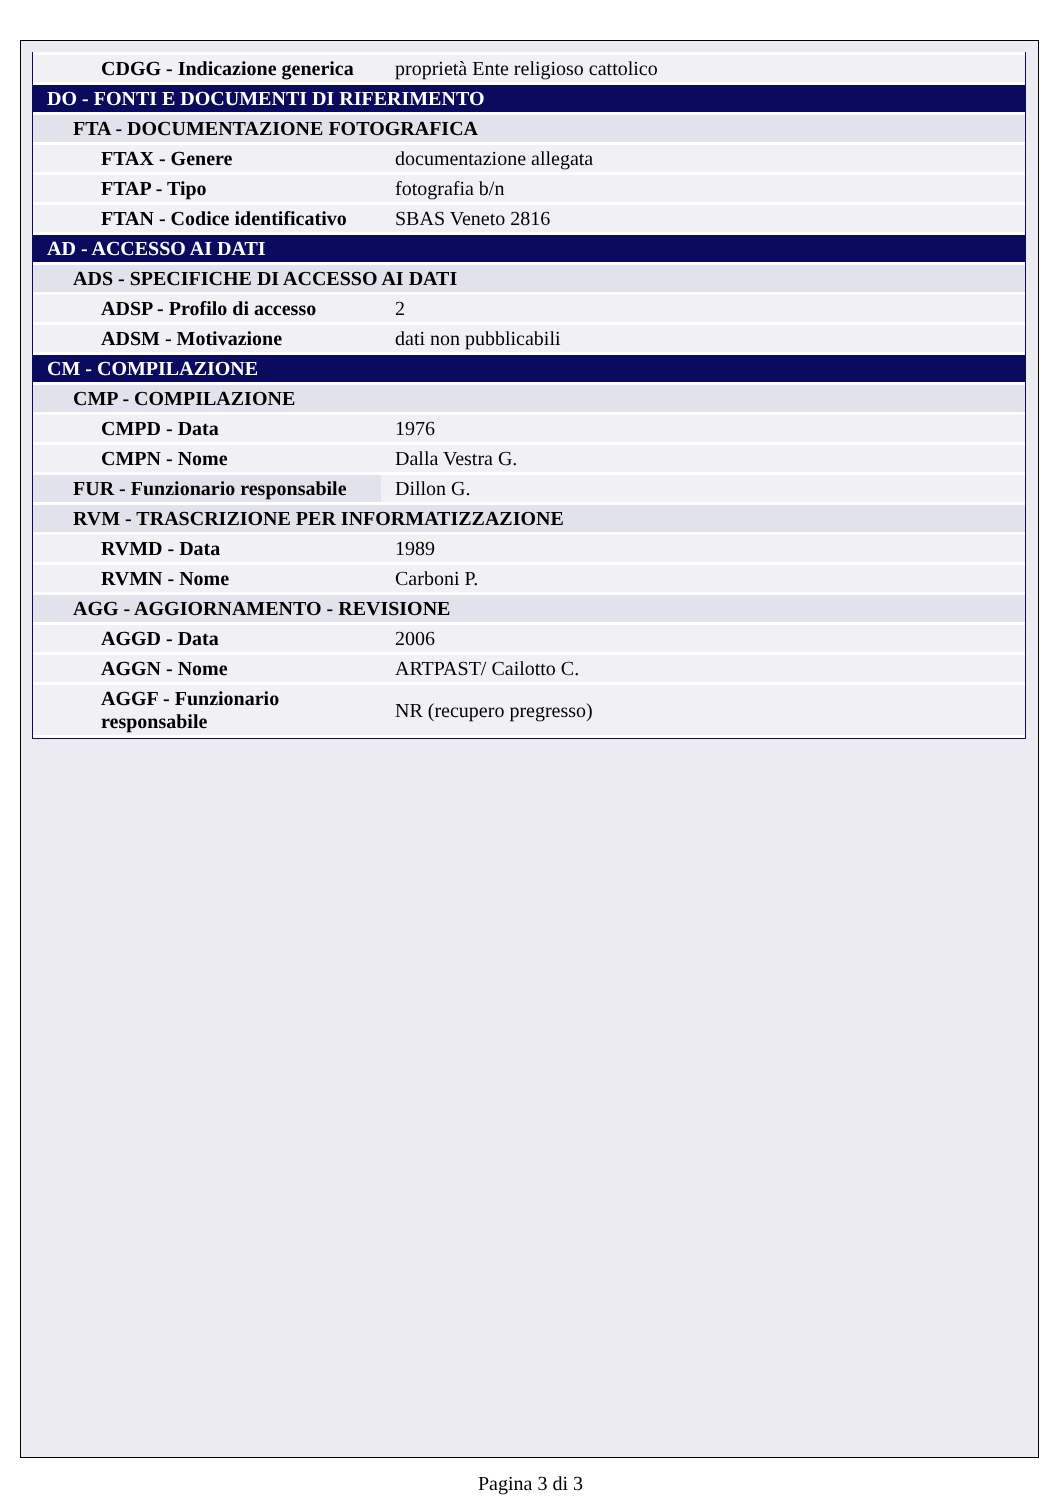| CDGG - Indicazione generica | proprietà Ente religioso cattolico |
| DO - FONTI E DOCUMENTI DI RIFERIMENTO | |
| FTA - DOCUMENTAZIONE FOTOGRAFICA | |
| FTAX - Genere | documentazione allegata |
| FTAP - Tipo | fotografia b/n |
| FTAN - Codice identificativo | SBAS Veneto 2816 |
| AD - ACCESSO AI DATI | |
| ADS - SPECIFICHE DI ACCESSO AI DATI | |
| ADSP - Profilo di accesso | 2 |
| ADSM - Motivazione | dati non pubblicabili |
| CM - COMPILAZIONE | |
| CMP - COMPILAZIONE | |
| CMPD - Data | 1976 |
| CMPN - Nome | Dalla Vestra G. |
| FUR - Funzionario responsabile | Dillon G. |
| RVM - TRASCRIZIONE PER INFORMATIZZAZIONE | |
| RVMD - Data | 1989 |
| RVMN - Nome | Carboni P. |
| AGG - AGGIORNAMENTO - REVISIONE | |
| AGGD - Data | 2006 |
| AGGN - Nome | ARTPAST/ Cailotto C. |
| AGGF - Funzionario responsabile | NR (recupero pregresso) |
Pagina 3 di 3